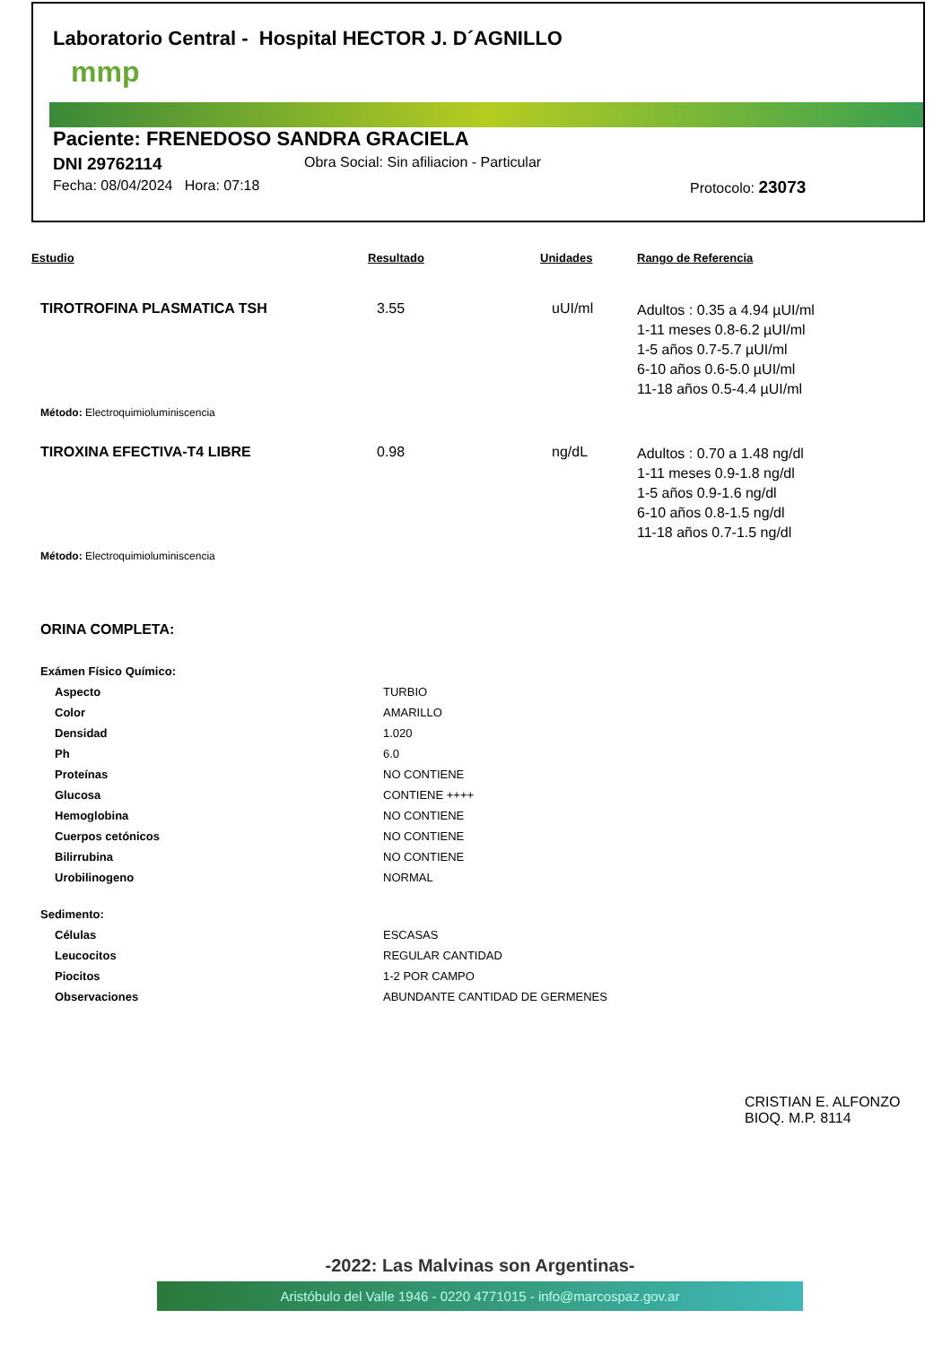Laboratorio Central - Hospital HECTOR J. D´AGNILLO
mmp
Paciente: FRENEDOSO SANDRA GRACIELA
DNI 29762114 Obra Social: Sin afiliacion - Particular
Fecha: 08/04/2024 Hora: 07:18 Protocolo: 23073
Estudio Resultado Unidades Rango de Referencia
TIROTROFINA PLASMATICA TSH 3.55 uUI/ml Adultos : 0.35 a 4.94 µUI/ml
1-11 meses 0.8-6.2 µUI/ml
1-5 años 0.7-5.7 µUI/ml
6-10 años 0.6-5.0 µUI/ml
11-18 años 0.5-4.4 µUI/ml
Método: Electroquimioluminiscencia
TIROXINA EFECTIVA-T4 LIBRE 0.98 ng/dL Adultos : 0.70 a 1.48 ng/dl
1-11 meses 0.9-1.8 ng/dl
1-5 años 0.9-1.6 ng/dl
6-10 años 0.8-1.5 ng/dl
11-18 años 0.7-1.5 ng/dl
Método: Electroquimioluminiscencia
ORINA COMPLETA:
Exámen Físico Químico:
| Aspecto | TURBIO |
| Color | AMARILLO |
| Densidad | 1.020 |
| Ph | 6.0 |
| Proteínas | NO CONTIENE |
| Glucosa | CONTIENE ++++ |
| Hemoglobina | NO CONTIENE |
| Cuerpos cetónicos | NO CONTIENE |
| Bilirrubina | NO CONTIENE |
| Urobilinogeno | NORMAL |
Sedimento:
| Células | ESCASAS |
| Leucocitos | REGULAR CANTIDAD |
| Piocitos | 1-2 POR CAMPO |
| Observaciones | ABUNDANTE CANTIDAD DE GERMENES |
CRISTIAN E. ALFONZO
BIOQ. M.P. 8114
-2022: Las Malvinas son Argentinas-
Aristóbulo del Valle 1946 - 0220 4771015 - info@marcospaz.gov.ar